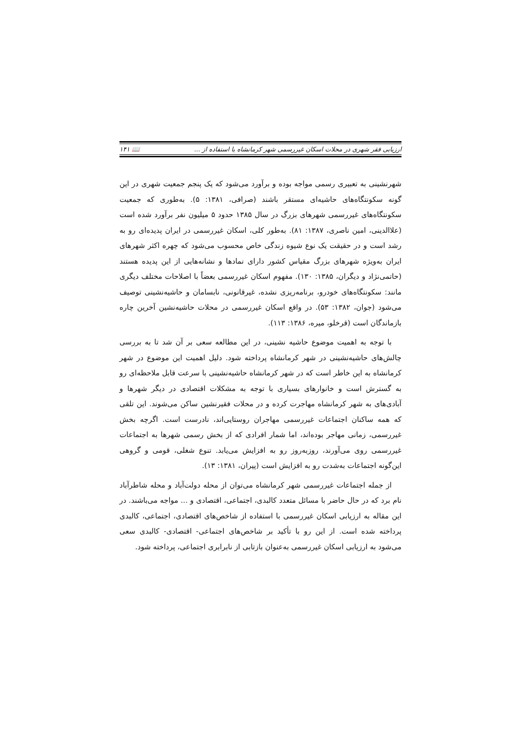ارزیابی فقر شهری در محلات اسکان غیررسمی شهر کرمانشاه با استفاده از ... 📖 ۱۴۱
شهرنشینی به تعبیری رسمی مواجه بوده و برآورد می‌شود که یک پنجم جمعیت شهری در این گونه سکونتگاه‌های حاشیه‌ای مستقر باشند (صرافی، ۱۳۸۱: ۵). به‌طوری که جمعیت سکونتگاه‌های غیررسمی شهرهای بزرگ در سال ۱۳۸۵ حدود ۵ میلیون نفر برآورد شده است (علاالدینی، امین ناصری، ۱۳۸۷: ۸۱). به‌طور کلی، اسکان غیررسمی در ایران پدیده‌ای رو به رشد است و در حقیقت یک نوع شیوه زندگی خاص محسوب می‌شود که چهره اکثر شهرهای ایران به‌ویژه شهرهای بزرگ مقیاس کشور دارای نمادها و نشانه‌هایی از این پدیده هستند (حاتمی‌نژاد و دیگران، ۱۳۸۵: ۱۳۰). مفهوم اسکان غیررسمی بعضاً با اصلاحات مختلف دیگری مانند: سکونتگاه‌های خودرو، برنامه‌ریزی نشده، غیرقانونی، نابسامان و حاشیه‌نشینی توصیف می‌شود (جوان، ۱۳۸۲: ۵۳). در واقع اسکان غیررسمی در محلات حاشیه‌نشین آخرین چاره بازماندگان است (قرخلو، میره، ۱۳۸۶: ۱۱۳).
با توجه به اهمیت موضوع حاشیه نشینی، در این مطالعه سعی بر آن شد تا به بررسی چالش‌های حاشیه‌نشینی در شهر کرمانشاه پرداخته شود. دلیل اهمیت این موضوع در شهر کرمانشاه به این خاطر است که در شهر کرمانشاه حاشیه‌نشینی با سرعت قابل ملاحظه‌ای رو به گسترش است و خانوارهای بسیاری با توجه به مشکلات اقتصادی در دیگر شهرها و آبادی‌های به شهر کرمانشاه مهاجرت کرده و در محلات فقیرنشین ساکن می‌شوند. این تلقی که همه ساکنان اجتماعات غیررسمی مهاجران روستایی‌اند، نادرست است. اگرچه بخش غیررسمی، زمانی مهاجر بوده‌اند، اما شمار افرادی که از بخش رسمی شهرها به اجتماعات غیررسمی روی می‌آورند، روزبه‌روز رو به افزایش می‌یابد. تنوع شغلی، قومی و گروهی این‌گونه اجتماعات به‌شدت رو به افزایش است (پیران، ۱۳۸۱: ۱۳).
از جمله اجتماعات غیررسمی شهر کرمانشاه می‌توان از محله دولت‌آباد و محله شاطرآباد نام برد که در حال حاضر با مسائل متعدد کالبدی، اجتماعی، اقتصادی و ... مواجه می‌باشند. در این مقاله به ارزیابی اسکان غیررسمی با استفاده از شاخص‌های اقتصادی، اجتماعی، کالبدی پرداخته شده است. از این رو با تأکید بر شاخص‌های اجتماعی- اقتصادی- کالبدی سعی می‌شود به ارزیابی اسکان غیررسمی به‌عنوان بازتابی از نابرابری اجتماعی، پرداخته شود.